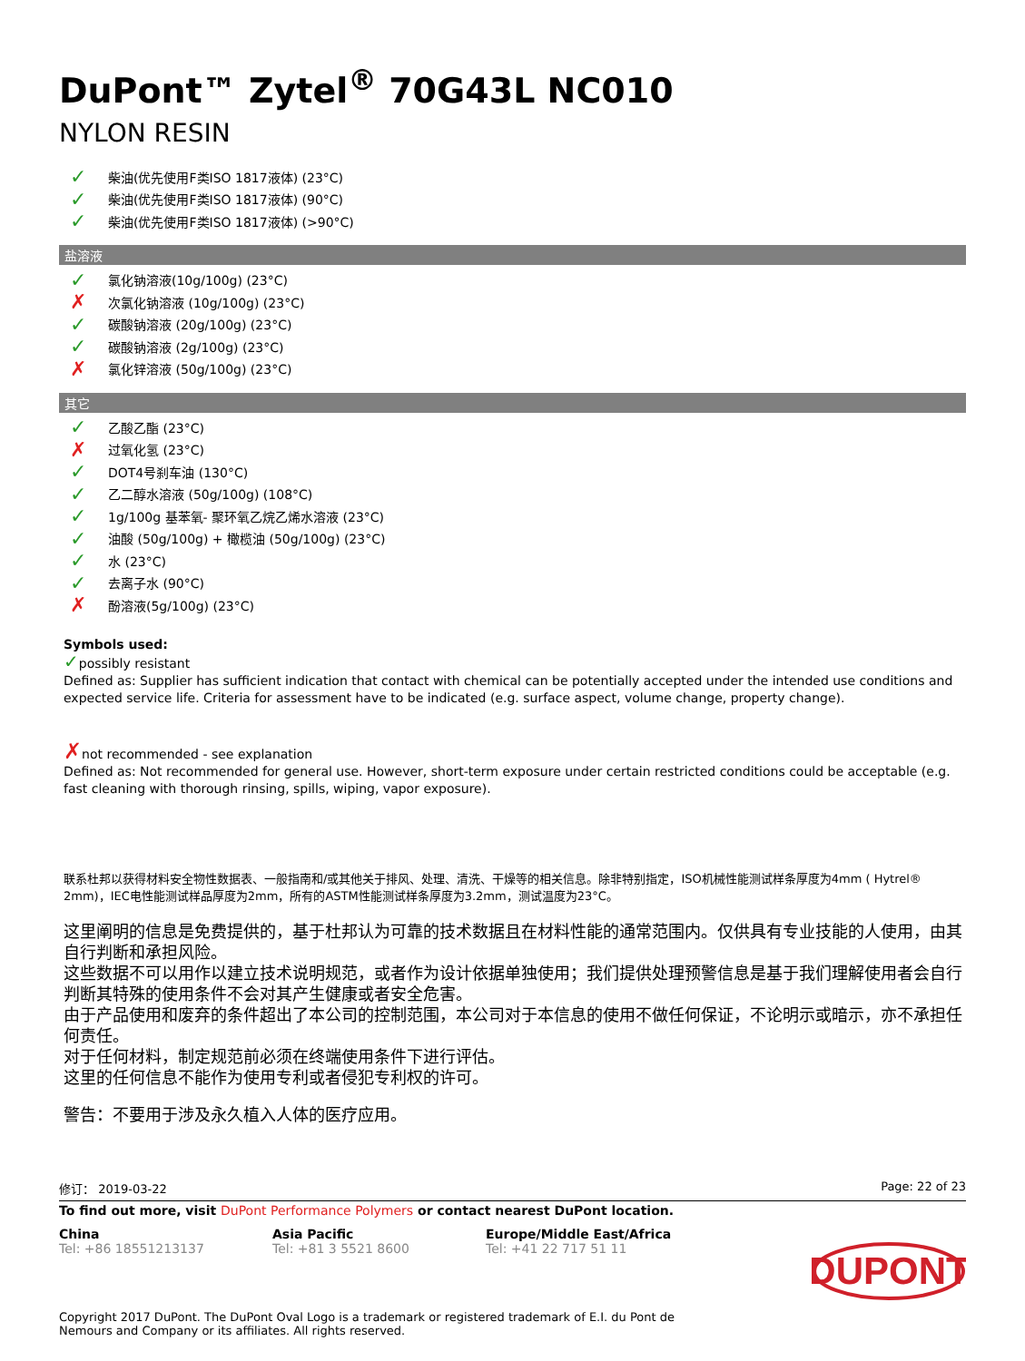DuPont™ Zytel<sup>®</sup> 70G43L NC010
NYLON RESIN
✓ 柴油(优先使用F类ISO 1817液体) (23°C)
✓ 柴油(优先使用F类ISO 1817液体) (90°C)
✓ 柴油(优先使用F类ISO 1817液体) (>90°C)
盐溶液
✓ 氯化钠溶液(10g/100g) (23°C)
✗ 次氯化钠溶液 (10g/100g) (23°C)
✓ 碳酸钠溶液 (20g/100g) (23°C)
✓ 碳酸钠溶液 (2g/100g) (23°C)
✗ 氯化锌溶液 (50g/100g) (23°C)
其它
✓ 乙酸乙酯 (23°C)
✗ 过氧化氢 (23°C)
✓ DOT4号刹车油 (130°C)
✓ 乙二醇水溶液 (50g/100g) (108°C)
✓ 1g/100g 基苯氧- 聚环氧乙烷乙烯水溶液 (23°C)
✓ 油酸 (50g/100g) + 橄榄油 (50g/100g) (23°C)
✓ 水 (23°C)
✓ 去离子水 (90°C)
✗ 酚溶液(5g/100g) (23°C)
Symbols used:
✓possibly resistant
Defined as: Supplier has sufficient indication that contact with chemical can be potentially accepted under the intended use conditions and expected service life. Criteria for assessment have to be indicated (e.g. surface aspect, volume change, property change).
✗not recommended - see explanation
Defined as: Not recommended for general use. However, short-term exposure under certain restricted conditions could be acceptable (e.g. fast cleaning with thorough rinsing, spills, wiping, vapor exposure).
联系杜邦以获得材料安全物性数据表、一般指南和/或其他关于排风、处理、清洗、干燥等的相关信息。除非特别指定，ISO机械性能测试样条厚度为4mm ( Hytrel® 2mm)，IEC电性能测试样品厚度为2mm，所有的ASTM性能测试样条厚度为3.2mm，测试温度为23°C。
这里阐明的信息是免费提供的，基于杜邦认为可靠的技术数据且在材料性能的通常范围内。仅供具有专业技能的人使用，由其自行判断和承担风险。
这些数据不可以用作以建立技术说明规范，或者作为设计依据单独使用；我们提供处理预警信息是基于我们理解使用者会自行判断其特殊的使用条件不会对其产生健康或者安全危害。
由于产品使用和废弃的条件超出了本公司的控制范围，本公司对于本信息的使用不做任何保证，不论明示或暗示，亦不承担任何责任。
对于任何材料，制定规范前必须在终端使用条件下进行评估。
这里的任何信息不能作为使用专利或者侵犯专利权的许可。
警告：不要用于涉及永久植入人体的医疗应用。
修订： 2019-03-22 Page: 22 of 23
To find out more, visit DuPont Performance Polymers or contact nearest DuPont location.
China
Tel: +86 18551213137
Asia Pacific
Tel: +81 3 5521 8600
Europe/Middle East/Africa
Tel: +41 22 717 51 11
DUPONT
Copyright 2017 DuPont. The DuPont Oval Logo is a trademark or registered trademark of E.I. du Pont de Nemours and Company or its affiliates. All rights reserved.